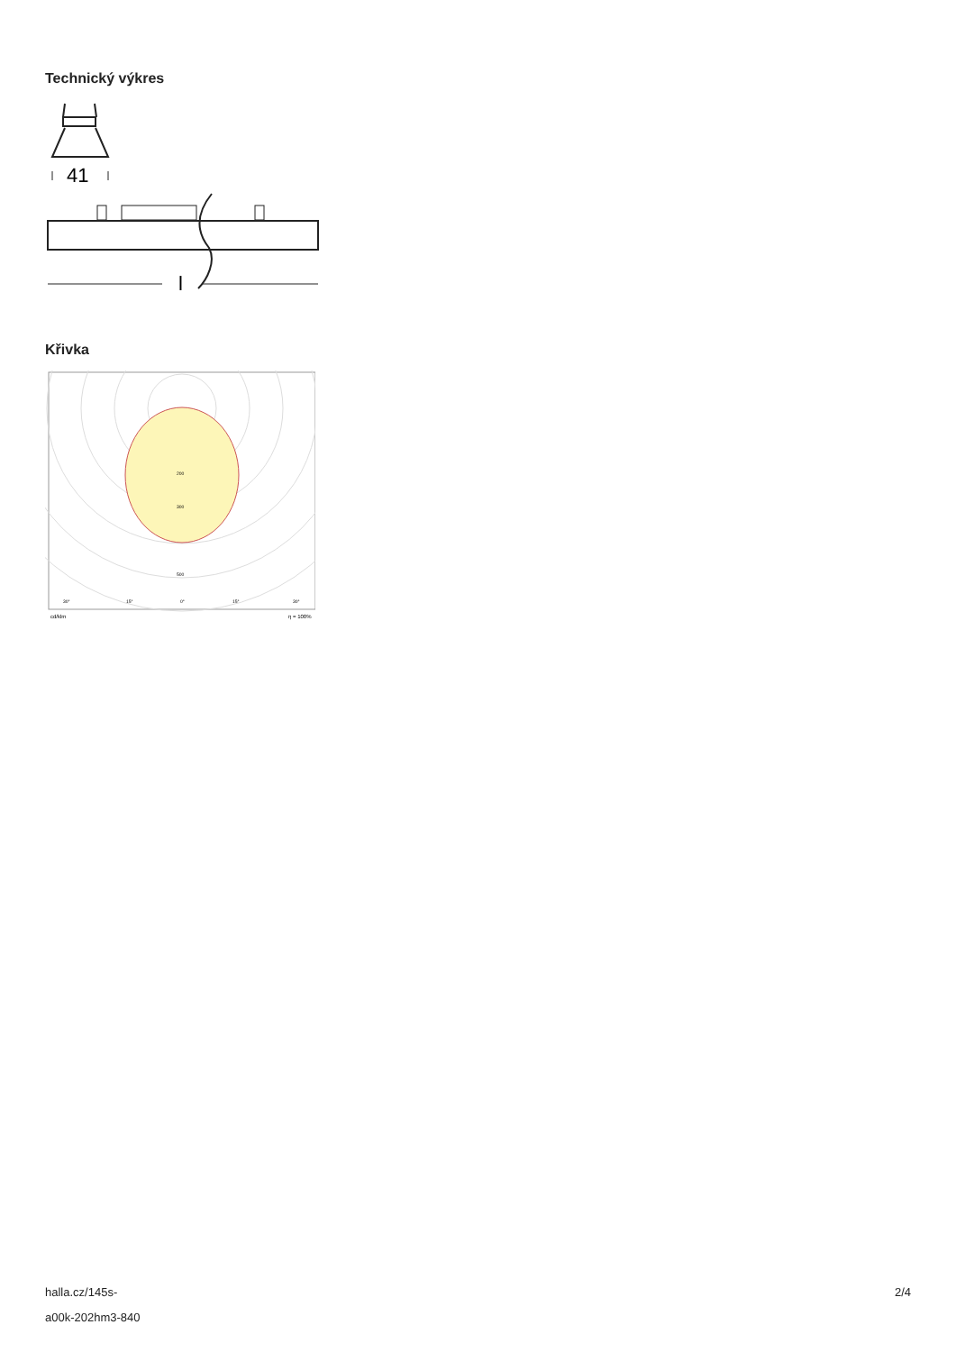Technický výkres
41
l
Křivka
200
300
500
30°
15°
0°
15°
30°
cd/klm
η = 100%
halla.cz/145s-
a00k-202hm3-840
2/4